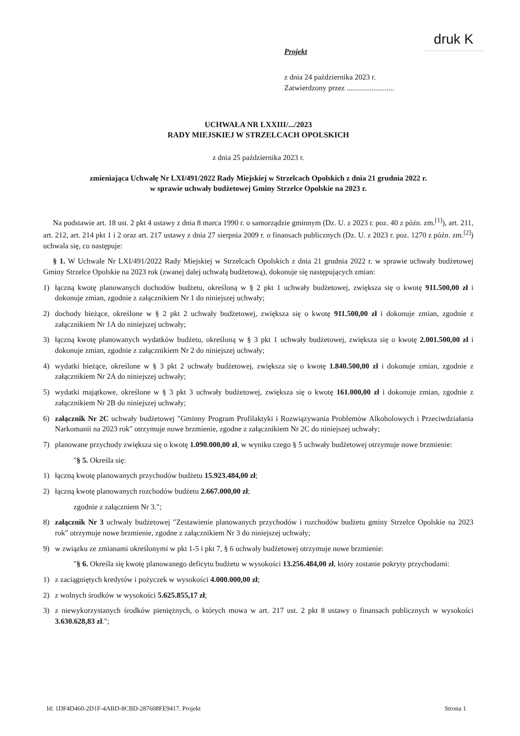druk K
Projekt
z dnia 24 października 2023 r.
Zatwierdzony przez .........................
UCHWAŁA NR LXXIII/.../2023
RADY MIEJSKIEJ W STRZELCACH OPOLSKICH
z dnia 25 października 2023 r.
zmieniająca Uchwałę Nr LXI/491/2022 Rady Miejskiej w Strzelcach Opolskich z dnia 21 grudnia 2022 r.
w sprawie uchwały budżetowej Gminy Strzelce Opolskie na 2023 r.
Na podstawie art. 18 ust. 2 pkt 4 ustawy z dnia 8 marca 1990 r. o samorządzie gminnym (Dz. U. z 2023 r. poz. 40 z późn. zm.<sup>[1]</sup>), art. 211, art. 212, art. 214 pkt 1 i 2 oraz art. 217 ustawy z dnia 27 sierpnia 2009 r. o finansach publicznych (Dz. U. z 2023 r. poz. 1270 z późn. zm.<sup>[2]</sup>) uchwala się, co następuje:
§ 1. W Uchwale Nr LXI/491/2022 Rady Miejskiej w Strzelcach Opolskich z dnia 21 grudnia 2022 r. w sprawie uchwały budżetowej Gminy Strzelce Opolskie na 2023 rok (zwanej dalej uchwałą budżetową), dokonuje się następujących zmian:
1) łączną kwotę planowanych dochodów budżetu, określoną w § 2 pkt 1 uchwały budżetowej, zwiększa się o kwotę 911.500,00 zł i dokonuje zmian, zgodnie z załącznikiem Nr 1 do niniejszej uchwały;
2) dochody bieżące, określone w § 2 pkt 2 uchwały budżetowej, zwiększa się o kwotę 911.500,00 zł i dokonuje zmian, zgodnie z załącznikiem Nr 1A do niniejszej uchwały;
3) łączną kwotę planowanych wydatków budżetu, określoną w § 3 pkt 1 uchwały budżetowej, zwiększa się o kwotę 2.001.500,00 zł i dokonuje zmian, zgodnie z załącznikiem Nr 2 do niniejszej uchwały;
4) wydatki bieżące, określone w § 3 pkt 2 uchwały budżetowej, zwiększa się o kwotę 1.840.500,00 zł i dokonuje zmian, zgodnie z załącznikiem Nr 2A do niniejszej uchwały;
5) wydatki majątkowe, określone w § 3 pkt 3 uchwały budżetowej, zwiększa się o kwotę 161.000,00 zł i dokonuje zmian, zgodnie z załącznikiem Nr 2B do niniejszej uchwały;
6) załącznik Nr 2C uchwały budżetowej "Gminny Program Profilaktyki i Rozwiązywania Problemów Alkoholowych i Przeciwdziałania Narkomanii na 2023 rok" otrzymuje nowe brzmienie, zgodne z załącznikiem Nr 2C do niniejszej uchwały;
7) planowane przychody zwiększa się o kwotę 1.090.000,00 zł, w wyniku czego § 5 uchwały budżetowej otrzymuje nowe brzmienie:
"§ 5. Określa się:
1) łączną kwotę planowanych przychodów budżetu 15.923.484,00 zł;
2) łączną kwotę planowanych rozchodów budżetu 2.667.000,00 zł;
zgodnie z załączniem Nr 3.";
8) załącznik Nr 3 uchwały budżetowej "Zestawienie planowanych przychodów i rozchodów budżetu gminy Strzelce Opolskie na 2023 rok" otrzymuje nowe brzmienie, zgodne z załącznikiem Nr 3 do niniejszej uchwały;
9) w związku ze zmianami określonymi w pkt 1-5 i pkt 7, § 6 uchwały budżetowej otrzymuje nowe brzmienie:
"§ 6. Określa się kwotę planowanego deficytu budżetu w wysokości 13.256.484,00 zł, który zostanie pokryty przychodami:
1) z zaciągniętych kredytów i pożyczek w wysokości 4.000.000,00 zł;
2) z wolnych środków w wysokości 5.625.855,17 zł;
3) z niewykorzystanych środków pieniężnych, o których mowa w art. 217 ust. 2 pkt 8 ustawy o finansach publicznych w wysokości 3.630.628,83 zł.";
Id: 1DF4D460-2D1F-4ABD-8CBD-287608FE9417. Projekt Strona 1